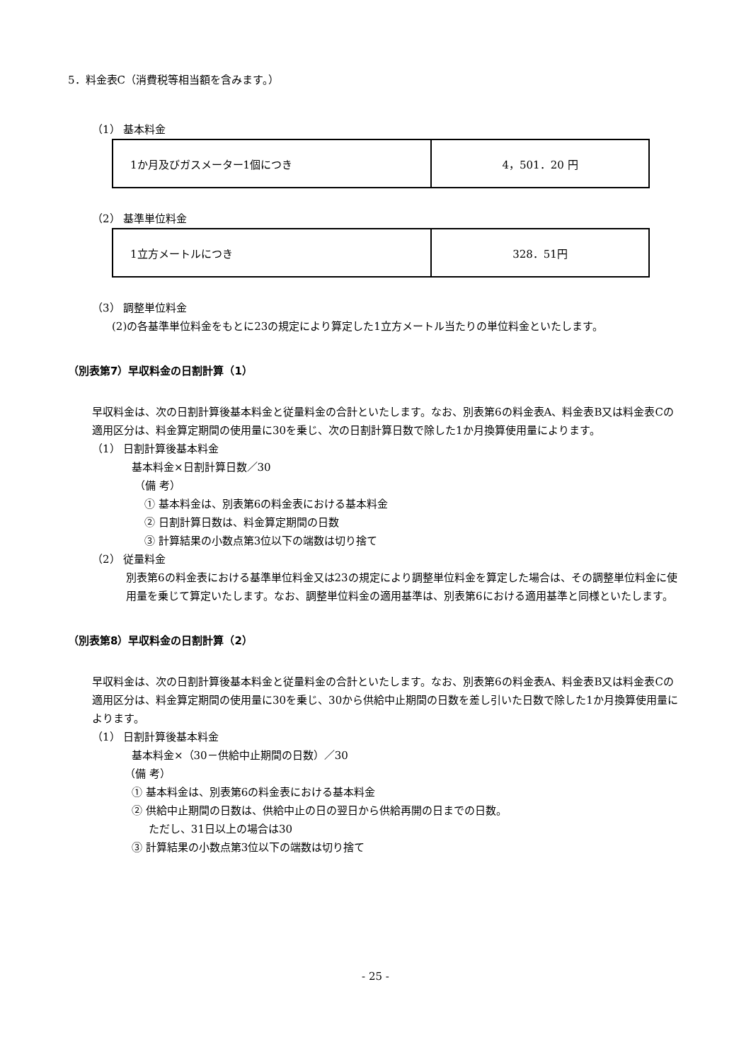5．料金表C（消費税等相当額を含みます。）
（1） 基本料金
| 1か月及びガスメーター1個につき | 4，501．20 円 |
（2） 基準単位料金
| 1立方メートルにつき | 328．51円 |
（3） 調整単位料金
(2)の各基準単位料金をもとに23の規定により算定した1立方メートル当たりの単位料金といたします。
（別表第7）早収料金の日割計算（1）
早収料金は、次の日割計算後基本料金と従量料金の合計といたします。なお、別表第6の料金表A、料金表B又は料金表Cの適用区分は、料金算定期間の使用量に30を乗じ、次の日割計算日数で除した1か月換算使用量によります。
（1） 日割計算後基本料金
基本料金×日割計算日数／30
（備 考）
① 基本料金は、別表第6の料金表における基本料金
② 日割計算日数は、料金算定期間の日数
③ 計算結果の小数点第3位以下の端数は切り捨て
（2） 従量料金
別表第6の料金表における基準単位料金又は23の規定により調整単位料金を算定した場合は、その調整単位料金に使用量を乗じて算定いたします。なお、調整単位料金の適用基準は、別表第6における適用基準と同様といたします。
（別表第8）早収料金の日割計算（2）
早収料金は、次の日割計算後基本料金と従量料金の合計といたします。なお、別表第6の料金表A、料金表B又は料金表Cの適用区分は、料金算定期間の使用量に30を乗じ、30から供給中止期間の日数を差し引いた日数で除した1か月換算使用量によります。
（1） 日割計算後基本料金
基本料金×（30－供給中止期間の日数）／30
（備 考）
① 基本料金は、別表第6の料金表における基本料金
② 供給中止期間の日数は、供給中止の日の翌日から供給再開の日までの日数。
ただし、31日以上の場合は30
③ 計算結果の小数点第3位以下の端数は切り捨て
- 25 -